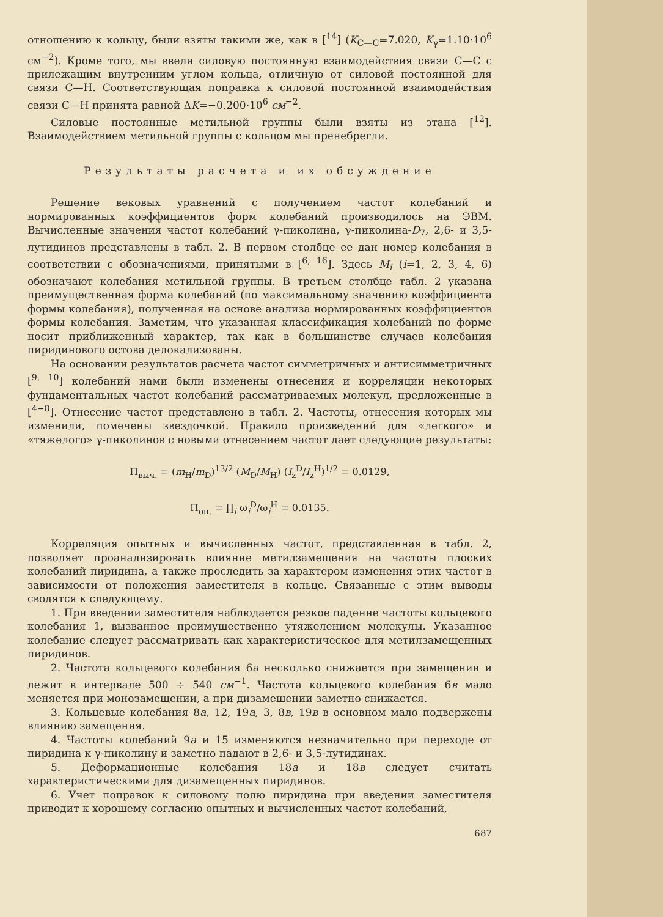отношению к кольцу, были взяты такими же, как в [<sup>14</sup>] (K<sub>C—C</sub>=7.020, K<sub>γ</sub>=1.10·10<sup>6</sup> см<sup>−2</sup>). Кроме того, мы ввели силовую постоянную взаимодействия связи С—С с прилежащим внутренним углом кольца, отличную от силовой постоянной для связи С—Н. Соответствующая поправка к силовой постоянной взаимодействия связи С—Н принята равной ΔK=−0.200·10<sup>6</sup> см<sup>−2</sup>.
Силовые постоянные метильной группы были взяты из этана [<sup>12</sup>]. Взаимодействием метильной группы с кольцом мы пренебрегли.
Результаты расчета и их обсуждение
Решение вековых уравнений с получением частот колебаний и нормированных коэффициентов форм колебаний производилось на ЭВМ. Вычисленные значения частот колебаний γ-пиколина, γ-пиколина-D<sub>7</sub>, 2,6- и 3,5-лутидинов представлены в табл. 2. В первом столбце ее дан номер колебания в соответствии с обозначениями, принятыми в [<sup>6, 16</sup>]. Здесь M<sub>i</sub> (i=1, 2, 3, 4, 6) обозначают колебания метильной группы. В третьем столбце табл. 2 указана преимущественная форма колебаний (по максимальному значению коэффициента формы колебания), полученная на основе анализа нормированных коэффициентов формы колебания. Заметим, что указанная классификация колебаний по форме носит приближенный характер, так как в большинстве случаев колебания пиридинового остова делокализованы.
На основании результатов расчета частот симметричных и антисимметричных [<sup>9, 10</sup>] колебаний нами были изменены отнесения и корреляции некоторых фундаментальных частот колебаний рассматриваемых молекул, предложенные в [<sup>4−8</sup>]. Отнесение частот представлено в табл. 2. Частоты, отнесения которых мы изменили, помечены звездочкой. Правило произведений для «легкого» и «тяжелого» γ-пиколинов с новыми отнесением частот дает следующие результаты:
П<sub>выч.</sub> = (m<sub>H</sub>/m<sub>D</sub>)<sup>13/2</sup> (M<sub>D</sub>/M<sub>H</sub>) (I<sub>z</sub><sup>D</sup>/I<sub>z</sub><sup>H</sup>)<sup>1/2</sup> = 0.0129,
П<sub>оп.</sub> = ∏<sub>i</sub> ω<sub>i</sub><sup>D</sup>/ω<sub>i</sub><sup>H</sup> = 0.0135.
Корреляция опытных и вычисленных частот, представленная в табл. 2, позволяет проанализировать влияние метилзамещения на частоты плоских колебаний пиридина, а также проследить за характером изменения этих частот в зависимости от положения заместителя в кольце. Связанные с этим выводы сводятся к следующему.
1. При введении заместителя наблюдается резкое падение частоты кольцевого колебания 1, вызванное преимущественно утяжелением молекулы. Указанное колебание следует рассматривать как характеристическое для метилзамещенных пиридинов.
2. Частота кольцевого колебания 6a несколько снижается при замещении и лежит в интервале 500 ÷ 540 см<sup>−1</sup>. Частота кольцевого колебания 6в мало меняется при монозамещении, а при дизамещении заметно снижается.
3. Кольцевые колебания 8a, 12, 19a, 3, 8в, 19в в основном мало подвержены влиянию замещения.
4. Частоты колебаний 9a и 15 изменяются незначительно при переходе от пиридина к γ-пиколину и заметно падают в 2,6- и 3,5-лутидинах.
5. Деформационные колебания 18a и 18в следует считать характеристическими для дизамещенных пиридинов.
6. Учет поправок к силовому полю пиридина при введении заместителя приводит к хорошему согласию опытных и вычисленных частот колебаний,
687